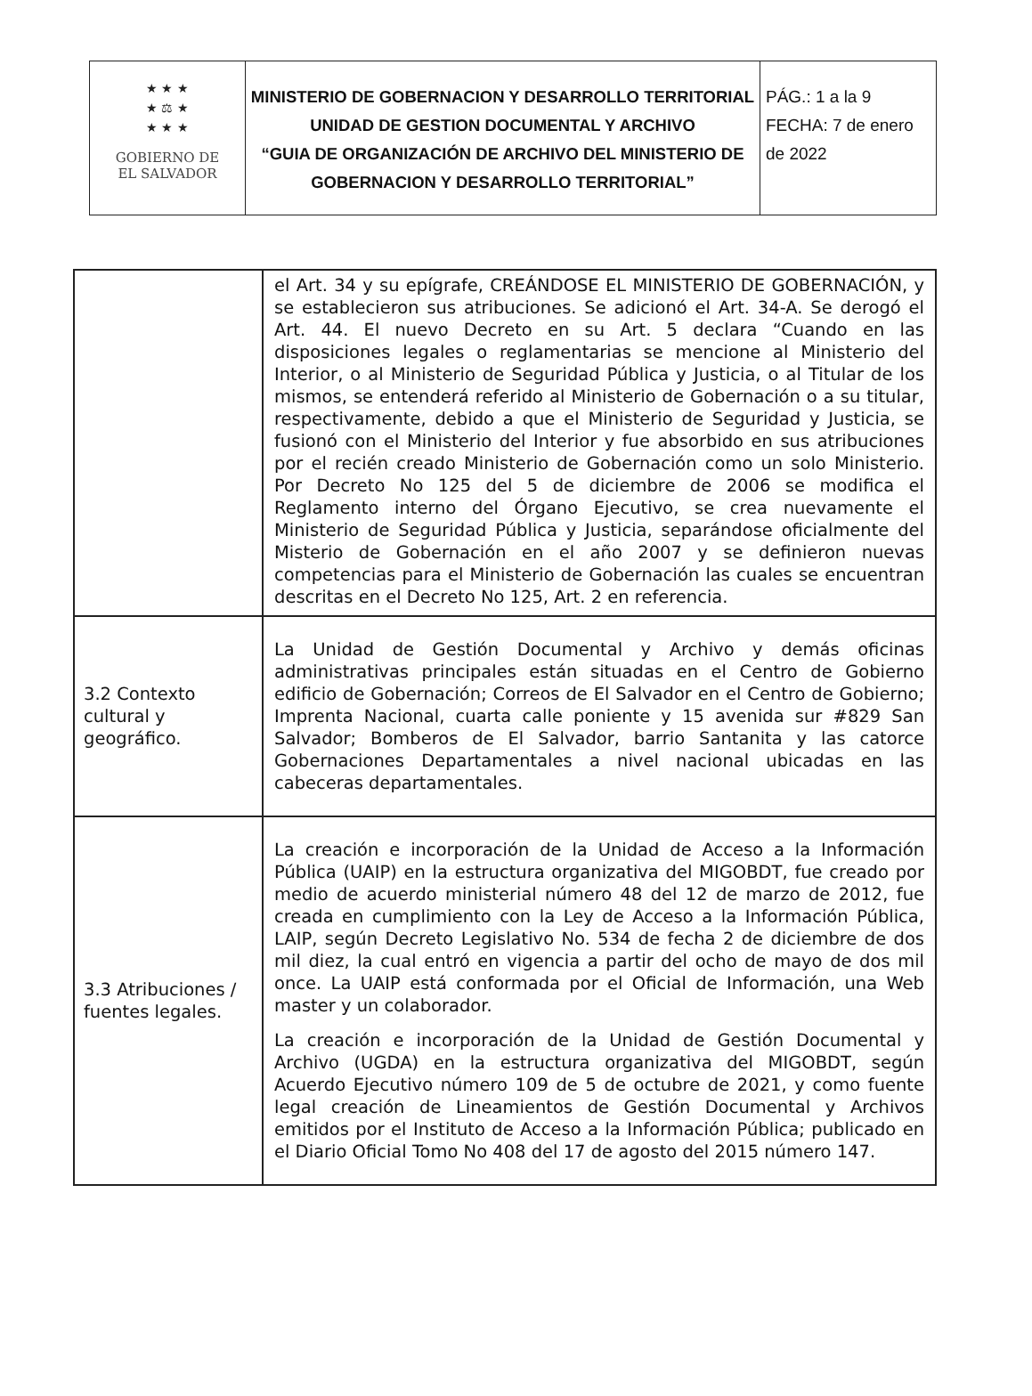| ★ ★ ★ ★ ⚖ ★ ★ ★ ★ GOBIERNO DE EL SALVADOR | MINISTERIO DE GOBERNACION Y DESARROLLO TERRITORIAL UNIDAD DE GESTION DOCUMENTAL Y ARCHIVO “GUIA DE ORGANIZACIÓN DE ARCHIVO DEL MINISTERIO DE GOBERNACION Y DESARROLLO TERRITORIAL” | PÁG.: 1 a la 9 FECHA: 7 de enero de 2022 |
| | el Art. 34 y su epígrafe, CREÁNDOSE EL MINISTERIO DE GOBERNACIÓN, y se establecieron sus atribuciones. Se adicionó el Art. 34-A. Se derogó el Art. 44. El nuevo Decreto en su Art. 5 declara “Cuando en las disposiciones legales o reglamentarias se mencione al Ministerio del Interior, o al Ministerio de Seguridad Pública y Justicia, o al Titular de los mismos, se entenderá referido al Ministerio de Gobernación o a su titular, respectivamente, debido a que el Ministerio de Seguridad y Justicia, se fusionó con el Ministerio del Interior y fue absorbido en sus atribuciones por el recién creado Ministerio de Gobernación como un solo Ministerio. Por Decreto No 125 del 5 de diciembre de 2006 se modifica el Reglamento interno del Órgano Ejecutivo, se crea nuevamente el Ministerio de Seguridad Pública y Justicia, separándose oficialmente del Misterio de Gobernación en el año 2007 y se definieron nuevas competencias para el Ministerio de Gobernación las cuales se encuentran descritas en el Decreto No 125, Art. 2 en referencia. |
| 3.2 Contexto cultural y geográfico. | La Unidad de Gestión Documental y Archivo y demás oficinas administrativas principales están situadas en el Centro de Gobierno edificio de Gobernación; Correos de El Salvador en el Centro de Gobierno; Imprenta Nacional, cuarta calle poniente y 15 avenida sur #829 San Salvador; Bomberos de El Salvador, barrio Santanita y las catorce Gobernaciones Departamentales a nivel nacional ubicadas en las cabeceras departamentales. |
| 3.3 Atribuciones / fuentes legales. | La creación e incorporación de la Unidad de Acceso a la Información Pública (UAIP) en la estructura organizativa del MIGOBDT, fue creado por medio de acuerdo ministerial número 48 del 12 de marzo de 2012, fue creada en cumplimiento con la Ley de Acceso a la Información Pública, LAIP, según Decreto Legislativo No. 534 de fecha 2 de diciembre de dos mil diez, la cual entró en vigencia a partir del ocho de mayo de dos mil once. La UAIP está conformada por el Oficial de Información, una Web master y un colaborador. La creación e incorporación de la Unidad de Gestión Documental y Archivo (UGDA) en la estructura organizativa del MIGOBDT, según Acuerdo Ejecutivo número 109 de 5 de octubre de 2021, y como fuente legal creación de Lineamientos de Gestión Documental y Archivos emitidos por el Instituto de Acceso a la Información Pública; publicado en el Diario Oficial Tomo No 408 del 17 de agosto del 2015 número 147. |